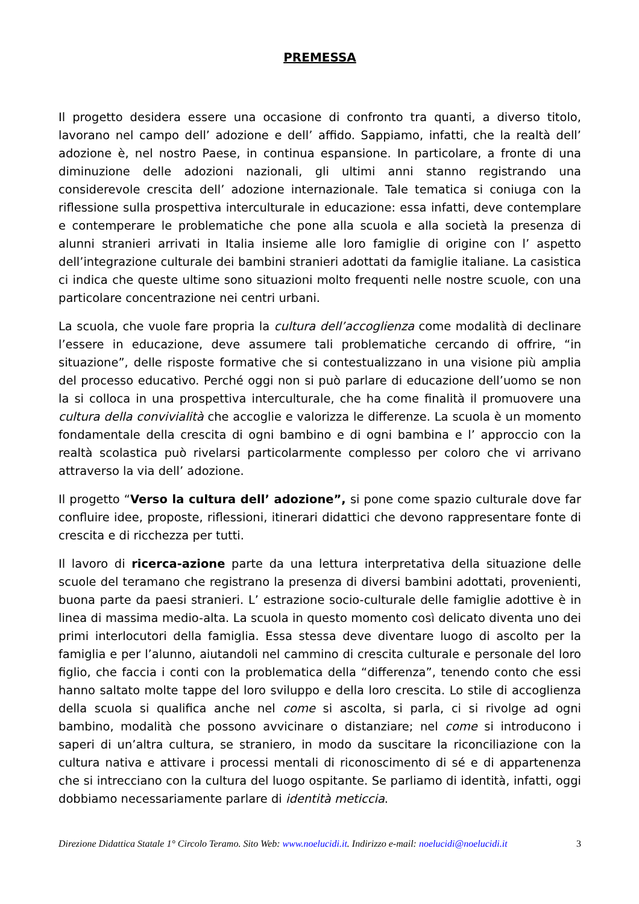PREMESSA
Il progetto desidera essere una occasione di confronto tra quanti, a diverso titolo, lavorano nel campo dell’ adozione e dell’ affido. Sappiamo, infatti, che la realtà dell’ adozione è, nel nostro Paese, in continua espansione. In particolare, a fronte di una diminuzione delle adozioni nazionali, gli ultimi anni stanno registrando una considerevole crescita dell’ adozione internazionale. Tale tematica si coniuga con la riflessione sulla prospettiva interculturale in educazione: essa infatti, deve contemplare e contemperare le problematiche che pone alla scuola e alla società la presenza di alunni stranieri arrivati in Italia insieme alle loro famiglie di origine con l’ aspetto dell’integrazione culturale dei bambini stranieri adottati da famiglie italiane. La casistica ci indica che queste ultime sono situazioni molto frequenti nelle nostre scuole, con una particolare concentrazione nei centri urbani.
La scuola, che vuole fare propria la cultura dell’accoglienza come modalità di declinare l’essere in educazione, deve assumere tali problematiche cercando di offrire, “in situazione”, delle risposte formative che si contestualizzano in una visione più amplia del processo educativo. Perché oggi non si può parlare di educazione dell’uomo se non la si colloca in una prospettiva interculturale, che ha come finalità il promuovere una cultura della convivialità che accoglie e valorizza le differenze. La scuola è un momento fondamentale della crescita di ogni bambino e di ogni bambina e l’ approccio con la realtà scolastica può rivelarsi particolarmente complesso per coloro che vi arrivano attraverso la via dell’ adozione.
Il progetto “Verso la cultura dell’ adozione”, si pone come spazio culturale dove far confluire idee, proposte, riflessioni, itinerari didattici che devono rappresentare fonte di crescita e di ricchezza per tutti.
Il lavoro di ricerca-azione parte da una lettura interpretativa della situazione delle scuole del teramano che registrano la presenza di diversi bambini adottati, provenienti, buona parte da paesi stranieri. L’ estrazione socio-culturale delle famiglie adottive è in linea di massima medio-alta. La scuola in questo momento così delicato diventa uno dei primi interlocutori della famiglia. Essa stessa deve diventare luogo di ascolto per la famiglia e per l’alunno, aiutandoli nel cammino di crescita culturale e personale del loro figlio, che faccia i conti con la problematica della “differenza”, tenendo conto che essi hanno saltato molte tappe del loro sviluppo e della loro crescita. Lo stile di accoglienza della scuola si qualifica anche nel come si ascolta, si parla, ci si rivolge ad ogni bambino, modalità che possono avvicinare o distanziare; nel come si introducono i saperi di un’altra cultura, se straniero, in modo da suscitare la riconciliazione con la cultura nativa e attivare i processi mentali di riconoscimento di sé e di appartenenza che si intrecciano con la cultura del luogo ospitante. Se parliamo di identità, infatti, oggi dobbiamo necessariamente parlare di identità meticcia.
Direzione Didattica Statale 1° Circolo Teramo. Sito Web: www.noelucidi.it. Indirizzo e-mail: noelucidi@noelucidi.it 3